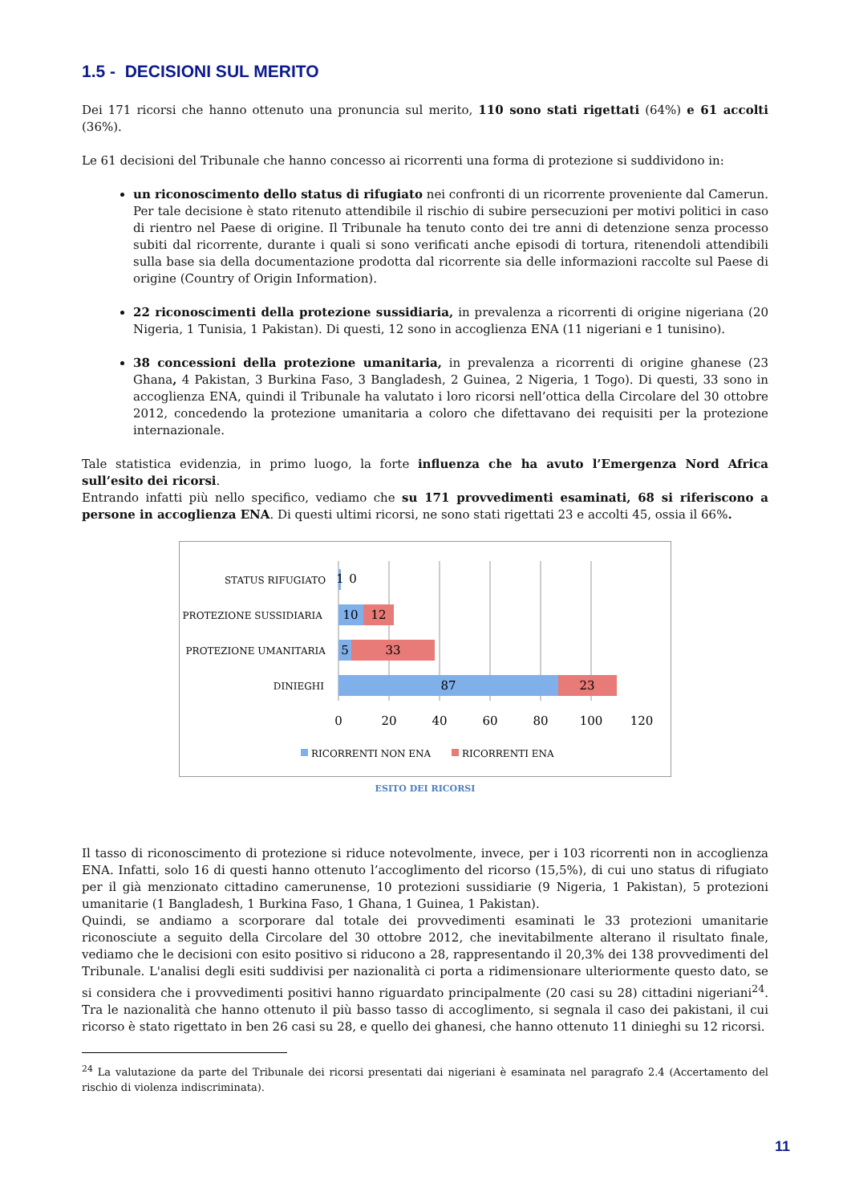1.5 - DECISIONI SUL MERITO
Dei 171 ricorsi che hanno ottenuto una pronuncia sul merito, 110 sono stati rigettati (64%) e 61 accolti (36%).
Le 61 decisioni del Tribunale che hanno concesso ai ricorrenti una forma di protezione si suddividono in:
un riconoscimento dello status di rifugiato nei confronti di un ricorrente proveniente dal Camerun. Per tale decisione è stato ritenuto attendibile il rischio di subire persecuzioni per motivi politici in caso di rientro nel Paese di origine. Il Tribunale ha tenuto conto dei tre anni di detenzione senza processo subiti dal ricorrente, durante i quali si sono verificati anche episodi di tortura, ritenendoli attendibili sulla base sia della documentazione prodotta dal ricorrente sia delle informazioni raccolte sul Paese di origine (Country of Origin Information).
22 riconoscimenti della protezione sussidiaria, in prevalenza a ricorrenti di origine nigeriana (20 Nigeria, 1 Tunisia, 1 Pakistan). Di questi, 12 sono in accoglienza ENA (11 nigeriani e 1 tunisino).
38 concessioni della protezione umanitaria, in prevalenza a ricorrenti di origine ghanese (23 Ghana, 4 Pakistan, 3 Burkina Faso, 3 Bangladesh, 2 Guinea, 2 Nigeria, 1 Togo). Di questi, 33 sono in accoglienza ENA, quindi il Tribunale ha valutato i loro ricorsi nell’ottica della Circolare del 30 ottobre 2012, concedendo la protezione umanitaria a coloro che difettavano dei requisiti per la protezione internazionale.
Tale statistica evidenzia, in primo luogo, la forte influenza che ha avuto l’Emergenza Nord Africa sull’esito dei ricorsi.
Entrando infatti più nello specifico, vediamo che su 171 provvedimenti esaminati, 68 si riferiscono a persone in accoglienza ENA. Di questi ultimi ricorsi, ne sono stati rigettati 23 e accolti 45, ossia il 66%.
STATUS RIFUGIATO
PROTEZIONE SUSSIDIARIA
PROTEZIONE UMANITARIA
DINIEGHI
1
0
10
12
5
33
87
23
0
20
40
60
80
100
120
RICORRENTI NON ENA
RICORRENTI ENA
ESITO DEI RICORSI
Il tasso di riconoscimento di protezione si riduce notevolmente, invece, per i 103 ricorrenti non in accoglienza ENA. Infatti, solo 16 di questi hanno ottenuto l’accoglimento del ricorso (15,5%), di cui uno status di rifugiato per il già menzionato cittadino camerunense, 10 protezioni sussidiarie (9 Nigeria, 1 Pakistan), 5 protezioni umanitarie (1 Bangladesh, 1 Burkina Faso, 1 Ghana, 1 Guinea, 1 Pakistan).
Quindi, se andiamo a scorporare dal totale dei provvedimenti esaminati le 33 protezioni umanitarie riconosciute a seguito della Circolare del 30 ottobre 2012, che inevitabilmente alterano il risultato finale, vediamo che le decisioni con esito positivo si riducono a 28, rappresentando il 20,3% dei 138 provvedimenti del Tribunale. L'analisi degli esiti suddivisi per nazionalità ci porta a ridimensionare ulteriormente questo dato, se si considera che i provvedimenti positivi hanno riguardato principalmente (20 casi su 28) cittadini nigeriani<sup>24</sup>. Tra le nazionalità che hanno ottenuto il più basso tasso di accoglimento, si segnala il caso dei pakistani, il cui ricorso è stato rigettato in ben 26 casi su 28, e quello dei ghanesi, che hanno ottenuto 11 dinieghi su 12 ricorsi.
<sup>24</sup> La valutazione da parte del Tribunale dei ricorsi presentati dai nigeriani è esaminata nel paragrafo 2.4 (Accertamento del rischio di violenza indiscriminata).
11